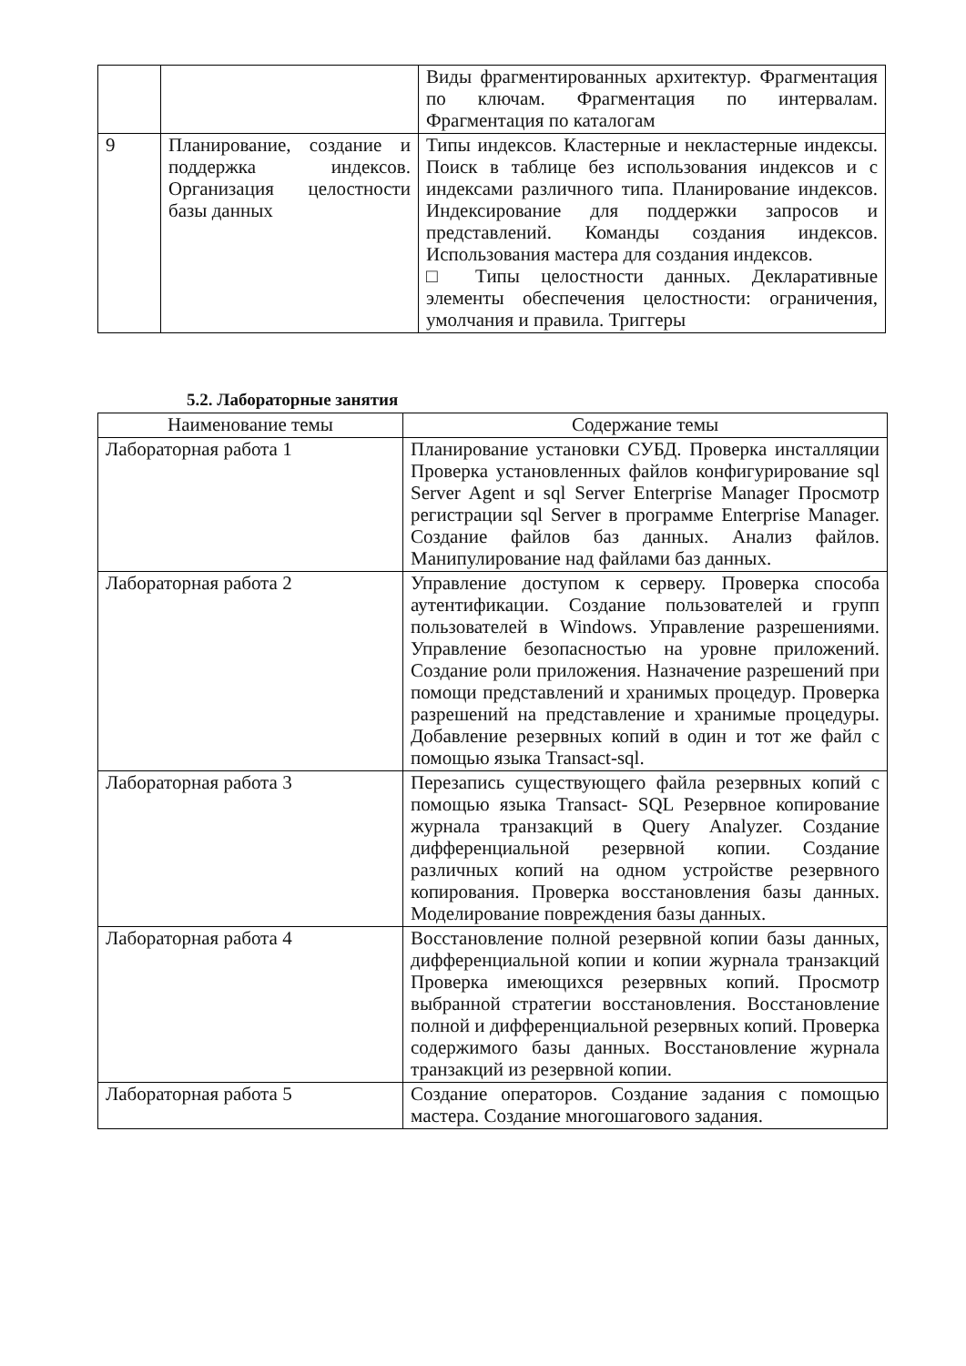| | | Виды фрагментированных архитектур. Фрагментация по ключам. Фрагментация по интервалам. Фрагментация по каталогам |
| 9 | Планирование, создание и поддержка индексов. Организация целостности базы данных | Типы индексов. Кластерные и некластерные индексы. Поиск в таблице без использования индексов и с индексами различного типа. Планирование индексов. Индексирование для поддержки запросов и представлений. Команды создания индексов. Использования мастера для создания индексов. □ Типы целостности данных. Декларативные элементы обеспечения целостности: ограничения, умолчания и правила. Триггеры |
5.2. Лабораторные занятия
| Наименование темы | Содержание темы |
| --- | --- |
| Лабораторная работа 1 | Планирование установки СУБД. Проверка инсталляции Проверка установленных файлов конфигурирование sql Server Agent и sql Server Enterprise Manager Просмотр регистрации sql Server в программе Enterprise Manager. Создание файлов баз данных. Анализ файлов. Манипулирование над файлами баз данных. |
| Лабораторная работа 2 | Управление доступом к серверу. Проверка способа аутентификации. Создание пользователей и групп пользователей в Windows. Управление разрешениями. Управление безопасностью на уровне приложений. Создание роли приложения. Назначение разрешений при помощи представлений и хранимых процедур. Проверка разрешений на представление и хранимые процедуры. Добавление резервных копий в один и тот же файл с помощью языка Transact-sql. |
| Лабораторная работа 3 | Перезапись существующего файла резервных копий с помощью языка Transact- SQL Резервное копирование журнала транзакций в Query Analyzer. Создание дифференциальной резервной копии. Создание различных копий на одном устройстве резервного копирования. Проверка восстановления базы данных. Моделирование повреждения базы данных. |
| Лабораторная работа 4 | Восстановление полной резервной копии базы данных, дифференциальной копии и копии журнала транзакций Проверка имеющихся резервных копий. Просмотр выбранной стратегии восстановления. Восстановление полной и дифференциальной резервных копий. Проверка содержимого базы данных. Восстановление журнала транзакций из резервной копии. |
| Лабораторная работа 5 | Создание операторов. Создание задания с помощью мастера. Создание многошагового задания. |